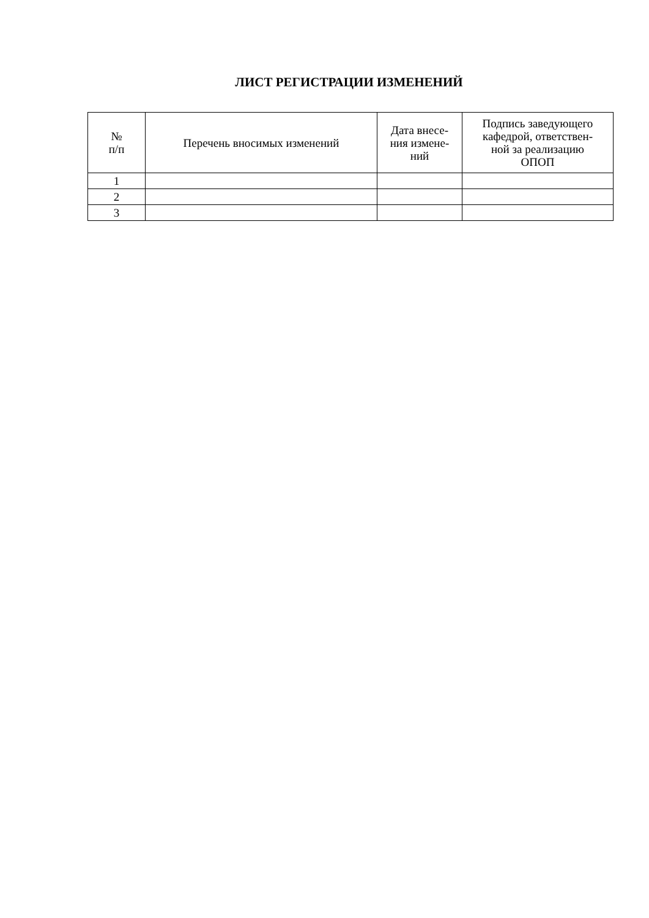ЛИСТ РЕГИСТРАЦИИ ИЗМЕНЕНИЙ
| № п/п | Перечень вносимых изменений | Дата внесе- ния измене- ний | Подпись заведующего кафедрой, ответствен- ной за реализацию ОПОП |
| --- | --- | --- | --- |
| 1 | | | |
| 2 | | | |
| 3 | | | |